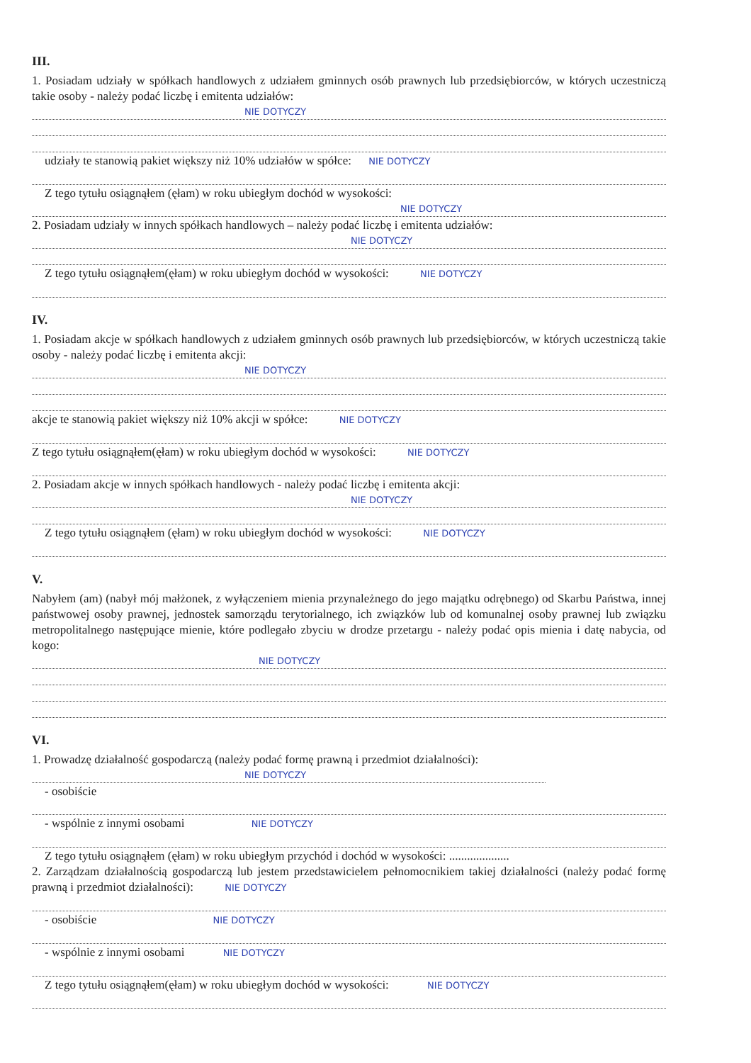III.
1. Posiadam udziały w spółkach handlowych z udziałem gminnych osób prawnych lub przedsiębiorców, w których uczestniczą takie osoby - należy podać liczbę i emitenta udziałów:
NIE DOTYCZY
udziały te stanowią pakiet większy niż 10% udziałów w spółce: NIE DOTYCZY
Z tego tytułu osiągnąłem (ęłam) w roku ubiegłym dochód w wysokości:
NIE DOTYCZY
2. Posiadam udziały w innych spółkach handlowych – należy podać liczbę i emitenta udziałów:
NIE DOTYCZY
Z tego tytułu osiągnąłem(ęłam) w roku ubiegłym dochód w wysokości: NIE DOTYCZY
IV.
1. Posiadam akcje w spółkach handlowych z udziałem gminnych osób prawnych lub przedsiębiorców, w których uczestniczą takie osoby - należy podać liczbę i emitenta akcji:
NIE DOTYCZY
akcje te stanowią pakiet większy niż 10% akcji w spółce: NIE DOTYCZY
Z tego tytułu osiągnąłem(ęłam) w roku ubiegłym dochód w wysokości: NIE DOTYCZY
2. Posiadam akcje w innych spółkach handlowych - należy podać liczbę i emitenta akcji:
NIE DOTYCZY
Z tego tytułu osiągnąłem (ęłam) w roku ubiegłym dochód w wysokości: NIE DOTYCZY
V.
Nabyłem (am) (nabył mój małżonek, z wyłączeniem mienia przynależnego do jego majątku odrębnego) od Skarbu Państwa, innej państwowej osoby prawnej, jednostek samorządu terytorialnego, ich związków lub od komunalnej osoby prawnej lub związku metropolitalnego następujące mienie, które podlegało zbyciu w drodze przetargu - należy podać opis mienia i datę nabycia, od kogo:
NIE DOTYCZY
VI.
1. Prowadzę działalność gospodarczą (należy podać formę prawną i przedmiot działalności):
NIE DOTYCZY
- osobiście
- wspólnie z innymi osobami NIE DOTYCZY
Z tego tytułu osiągnąłem (ęłam) w roku ubiegłym przychód i dochód w wysokości: ....................
2. Zarządzam działalnością gospodarczą lub jestem przedstawicielem pełnomocnikiem takiej działalności (należy podać formę prawną i przedmiot działalności): NIE DOTYCZY
- osobiście NIE DOTYCZY
- wspólnie z innymi osobami NIE DOTYCZY
Z tego tytułu osiągnąłem(ęłam) w roku ubiegłym dochód w wysokości: NIE DOTYCZY